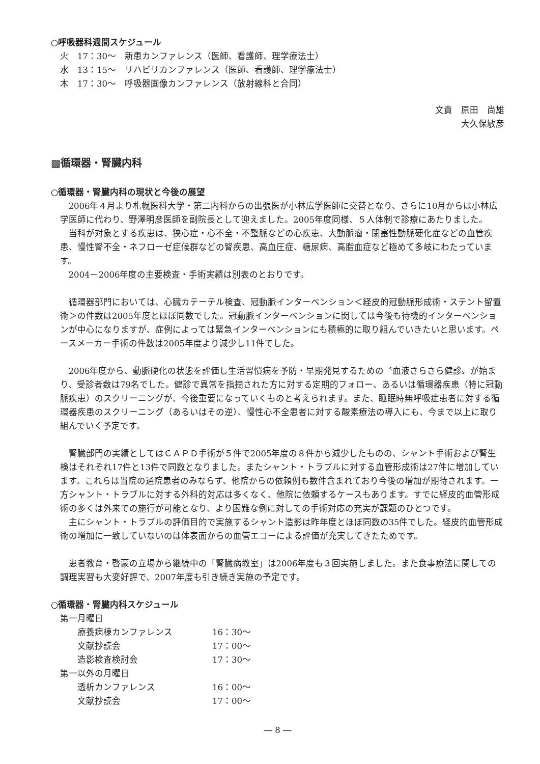○呼吸器科週間スケジュール
火　17：30～　新患カンファレンス（医師、看護師、理学療法士）
水　13：15～　リハビリカンファレンス（医師、看護師、理学療法士）
木　17：30～　呼吸器画像カンファレンス（放射線科と合同）
文責　原田　尚雄
大久保敏彦
▩循環器・腎臓内科
○循環器・腎臓内科の現状と今後の展望
2006年４月より札幌医科大学・第二内科からの出張医が小林広学医師に交替となり、さらに10月からは小林広学医師に代わり、野澤明彦医師を副院長として迎えました。2005年度同様、５人体制で診療にあたりました。
当科が対象とする疾患は、狭心症・心不全・不整脈などの心疾患、大動脈瘤・閉塞性動脈硬化症などの血管疾患、慢性腎不全・ネフローゼ症候群などの腎疾患、高血圧症、糖尿病、高脂血症など極めて多岐にわたっています。
2004－2006年度の主要検査・手術実績は別表のとおりです。
循環器部門においては、心臓カテーテル検査、冠動脈インターベンション＜経皮的冠動脈形成術・ステント留置術＞の件数は2005年度とほぼ同数でした。冠動脈インターベンションに関しては今後も待機的インターベンションが中心になりますが、症例によっては緊急インターベンションにも積極的に取り組んでいきたいと思います。ペースメーカー手術の件数は2005年度より減少し11件でした。
2006年度から、動脈硬化の状態を評価し生活習慣病を予防・早期発見するための〝血液さらさら健診〟が始まり、受診者数は79名でした。健診で異常を指摘された方に対する定期的フォロー、あるいは循環器疾患（特に冠動脈疾患）のスクリーニングが、今後重要になっていくものと考えられます。また、睡眠時無呼吸症患者に対する循環器疾患のスクリーニング（あるいはその逆）、慢性心不全患者に対する酸素療法の導入にも、今まで以上に取り組んでいく予定です。
腎臓部門の実績としてはＣＡＰＤ手術が５件で2005年度の８件から減少したものの、シャント手術および腎生検はそれぞれ17件と13件で同数となりました。またシャント・トラブルに対する血管形成術は27件に増加しています。これらは当院の通院患者のみならず、他院からの依頼例も数件含まれており今後の増加が期待されます。一方シャント・トラブルに対する外科的対応は多くなく、他院に依頼するケースもあります。すでに経皮的血管形成術の多くは外来での施行が可能となり、より困難な例に対しての手術対応の充実が課題のひとつです。
主にシャント・トラブルの評価目的で実施するシャント造影は昨年度とほぼ同数の35件でした。経皮的血管形成術の増加に一致していないのは体表面からの血管エコーによる評価が充実してきたためです。
患者教育・啓蒙の立場から継続中の「腎臓病教室」は2006年度も３回実施しました。また食事療法に関しての調理実習も大変好評で、2007年度も引き続き実施の予定です。
○循環器・腎臓内科スケジュール
第一月曜日
| 療養病棟カンファレンス | 16：30～ |
| 文献抄読会 | 17：00～ |
| 造影検査検討会 | 17：30～ |
第一以外の月曜日
| 透析カンファレンス | 16：00～ |
| 文献抄読会 | 17：00～ |
― 8 ―